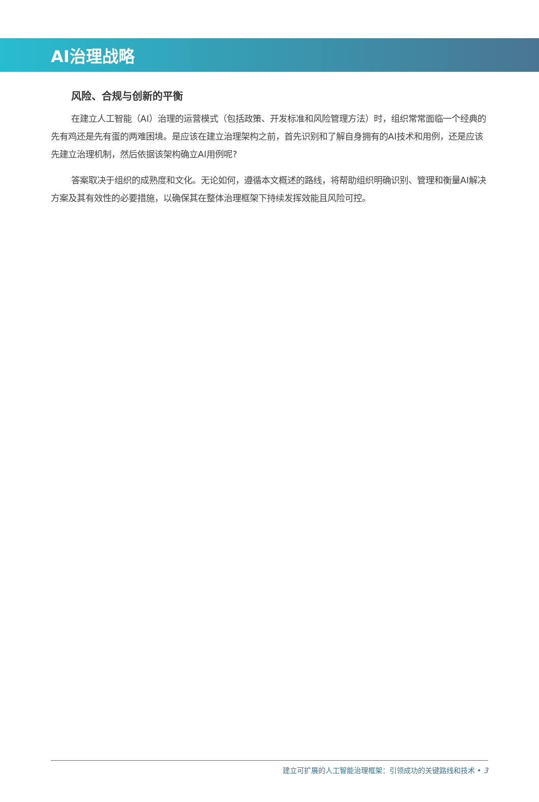AI治理战略
风险、合规与创新的平衡
在建立人工智能（AI）治理的运营模式（包括政策、开发标准和风险管理方法）时，组织常常面临一个经典的先有鸡还是先有蛋的两难困境。是应该在建立治理架构之前，首先识别和了解自身拥有的AI技术和用例，还是应该先建立治理机制，然后依据该架构确立AI用例呢?
答案取决于组织的成熟度和文化。无论如何，遵循本文概述的路线，将帮助组织明确识别、管理和衡量AI解决方案及其有效性的必要措施，以确保其在整体治理框架下持续发挥效能且风险可控。
建立可扩展的人工智能治理框架：引领成功的关键路线和技术 • 3